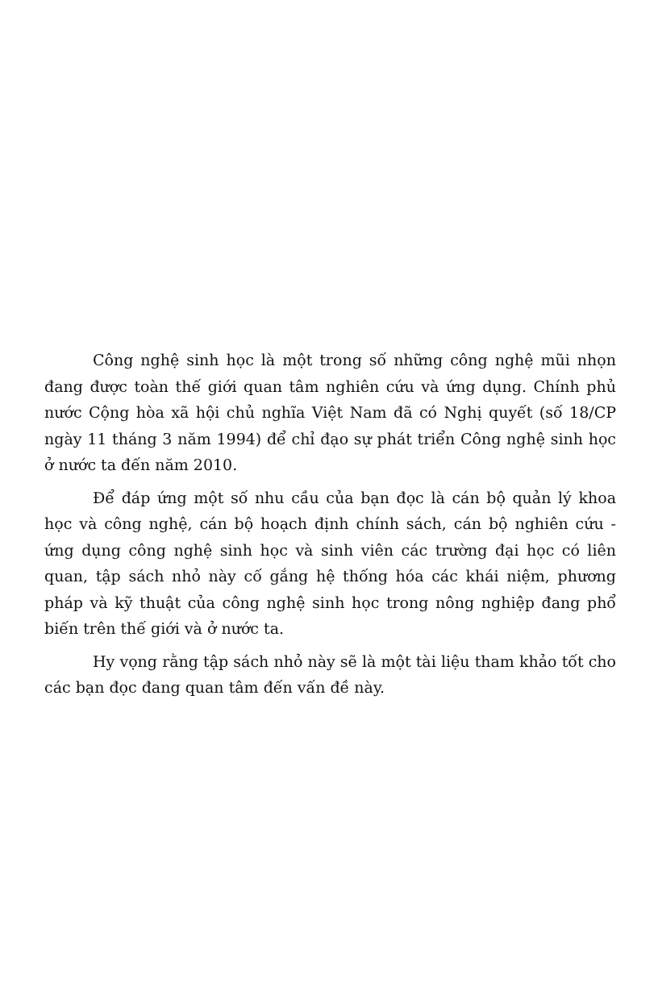Công nghệ sinh học là một trong số những công nghệ mũi nhọn đang được toàn thế giới quan tâm nghiên cứu và ứng dụng. Chính phủ nước Cộng hòa xã hội chủ nghĩa Việt Nam đã có Nghị quyết (số 18/CP ngày 11 tháng 3 năm 1994) để chỉ đạo sự phát triển Công nghệ sinh học ở nước ta đến năm 2010.
Để đáp ứng một số nhu cầu của bạn đọc là cán bộ quản lý khoa học và công nghệ, cán bộ hoạch định chính sách, cán bộ nghiên cứu - ứng dụng công nghệ sinh học và sinh viên các trường đại học có liên quan, tập sách nhỏ này cố gắng hệ thống hóa các khái niệm, phương pháp và kỹ thuật của công nghệ sinh học trong nông nghiệp đang phổ biến trên thế giới và ở nước ta.
Hy vọng rằng tập sách nhỏ này sẽ là một tài liệu tham khảo tốt cho các bạn đọc đang quan tâm đến vấn đề này.